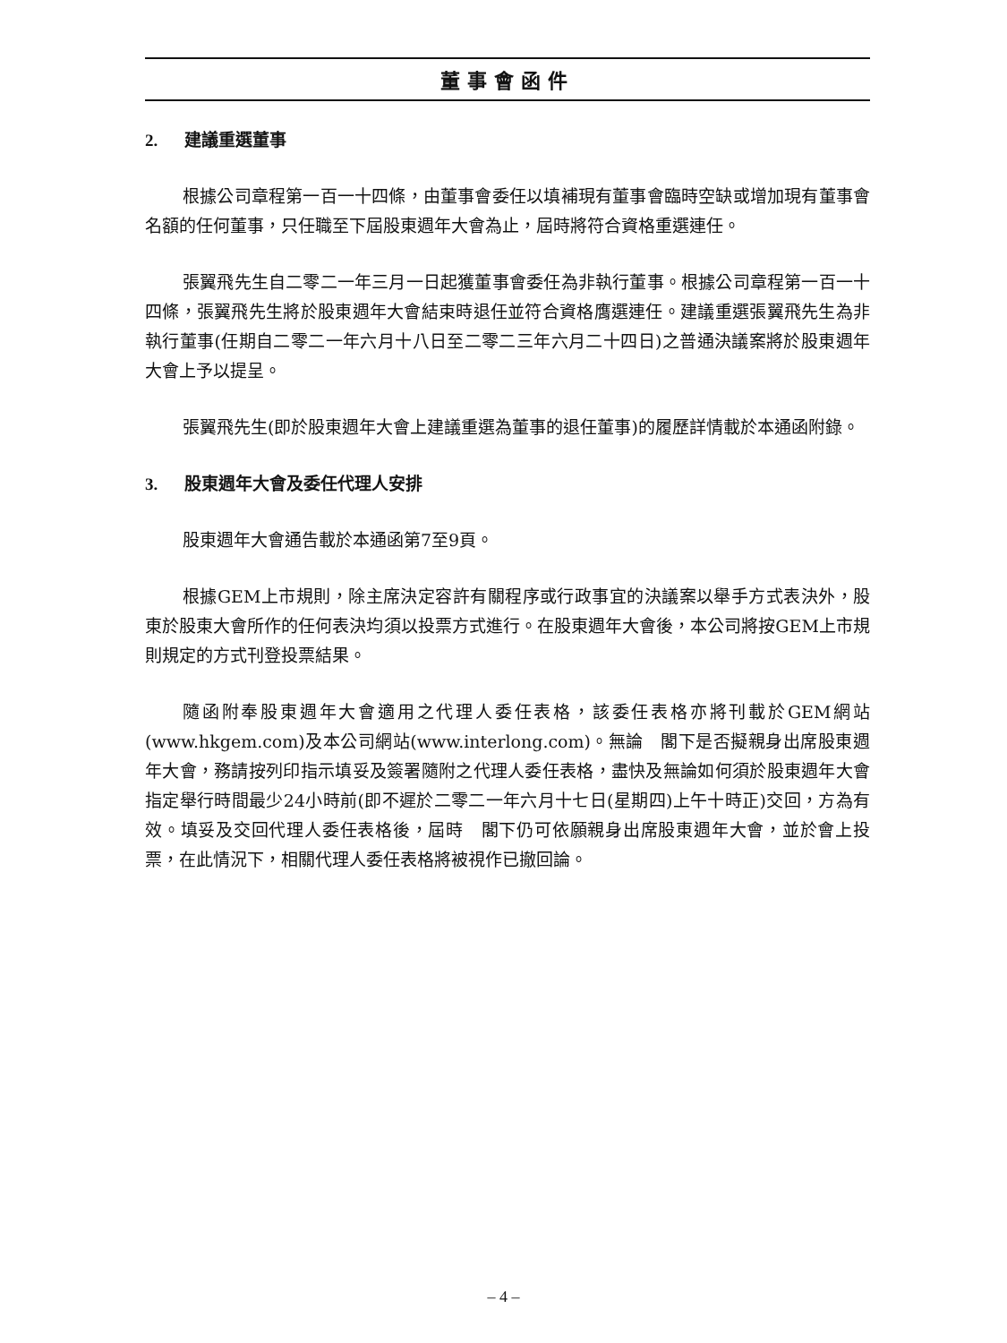董事會函件
2. 建議重選董事
根據公司章程第一百一十四條，由董事會委任以填補現有董事會臨時空缺或增加現有董事會名額的任何董事，只任職至下屆股東週年大會為止，屆時將符合資格重選連任。
張翼飛先生自二零二一年三月一日起獲董事會委任為非執行董事。根據公司章程第一百一十四條，張翼飛先生將於股東週年大會結束時退任並符合資格膺選連任。建議重選張翼飛先生為非執行董事(任期自二零二一年六月十八日至二零二三年六月二十四日)之普通決議案將於股東週年大會上予以提呈。
張翼飛先生(即於股東週年大會上建議重選為董事的退任董事)的履歷詳情載於本通函附錄。
3. 股東週年大會及委任代理人安排
股東週年大會通告載於本通函第7至9頁。
根據GEM上市規則，除主席決定容許有關程序或行政事宜的決議案以舉手方式表決外，股東於股東大會所作的任何表決均須以投票方式進行。在股東週年大會後，本公司將按GEM上市規則規定的方式刊登投票結果。
隨函附奉股東週年大會適用之代理人委任表格，該委任表格亦將刊載於GEM網站(www.hkgem.com)及本公司網站(www.interlong.com)。無論　閣下是否擬親身出席股東週年大會，務請按列印指示填妥及簽署隨附之代理人委任表格，盡快及無論如何須於股東週年大會指定舉行時間最少24小時前(即不遲於二零二一年六月十七日(星期四)上午十時正)交回，方為有效。填妥及交回代理人委任表格後，屆時　閣下仍可依願親身出席股東週年大會，並於會上投票，在此情況下，相關代理人委任表格將被視作已撤回論。
– 4 –